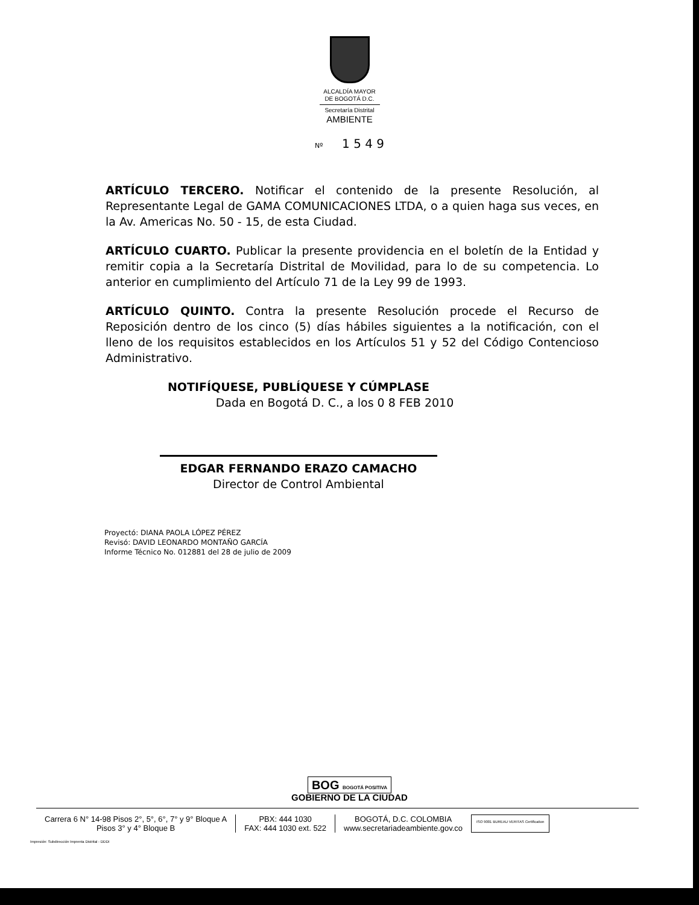ALCALDÍA MAYOR
DE BOGOTÁ D.C.
Secretaría Distrital
AMBIENTE
Nº 1 5 4 9
ARTÍCULO TERCERO. Notificar el contenido de la presente Resolución, al Representante Legal de GAMA COMUNICACIONES LTDA, o a quien haga sus veces, en la Av. Americas No. 50 - 15, de esta Ciudad.
ARTÍCULO CUARTO. Publicar la presente providencia en el boletín de la Entidad y remitir copia a la Secretaría Distrital de Movilidad, para lo de su competencia. Lo anterior en cumplimiento del Artículo 71 de la Ley 99 de 1993.
ARTÍCULO QUINTO. Contra la presente Resolución procede el Recurso de Reposición dentro de los cinco (5) días hábiles siguientes a la notificación, con el lleno de los requisitos establecidos en los Artículos 51 y 52 del Código Contencioso Administrativo.
NOTIFÍQUESE, PUBLÍQUESE Y CÚMPLASE
Dada en Bogotá D. C., a los 0 8 FEB 2010
EDGAR FERNANDO ERAZO CAMACHO
Director de Control Ambiental
Proyectó: DIANA PAOLA LÓPEZ PÉREZ
Revisó: DAVID LEONARDO MONTAÑO GARCÍA
Informe Técnico No. 012881 del 28 de julio de 2009
BOG BOGOTÁ POSITIVA
GOBIERNO DE LA CIUDAD
Carrera 6 N° 14-98 Pisos 2°, 5°, 6°, 7° y 9° Bloque A
Pisos 3° y 4° Bloque B
PBX: 444 1030
FAX: 444 1030 ext. 522
BOGOTÁ, D.C. COLOMBIA
www.secretariadeambiente.gov.co
ISO 9001 BUREAU VERITAS Certification
Impresión: Subdirección Imprenta Distrital - DDDI